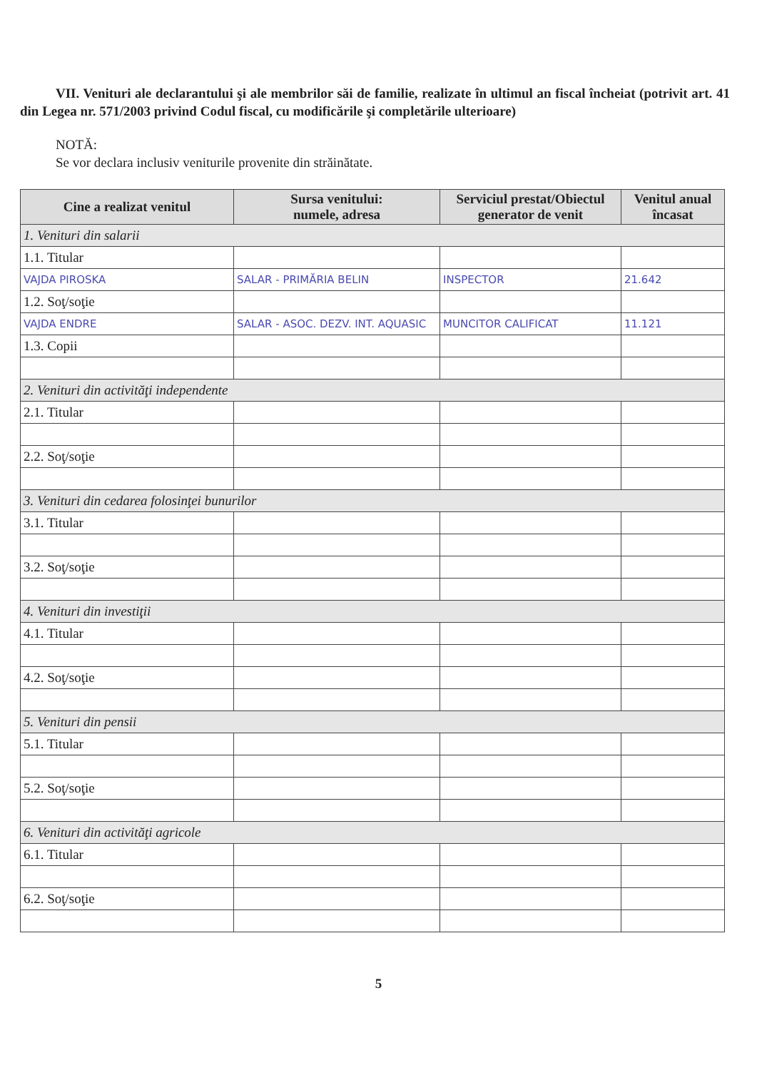VII. Venituri ale declarantului şi ale membrilor săi de familie, realizate în ultimul an fiscal încheiat (potrivit art. 41 din Legea nr. 571/2003 privind Codul fiscal, cu modificările şi completările ulterioare)
NOTĂ:
Se vor declara inclusiv veniturile provenite din străinătate.
| Cine a realizat venitul | Sursa venitului: numele, adresa | Serviciul prestat/Obiectul generator de venit | Venitul anual încasat |
| --- | --- | --- | --- |
| 1. Venituri din salarii | | | |
| 1.1. Titular | | | |
| VAJDA PIROSKA | SALAR - PRIMĂRIA BELIN | INSPECTOR | 21.642 |
| 1.2. Soţ/soţie | | | |
| VAJDA ENDRE | SALAR - ASOC. DEZV. INT. AQUASIC | MUNCITOR CALIFICAT | 11.121 |
| 1.3. Copii | | | |
| 2. Venituri din activităţi independente | | | |
| 2.1. Titular | | | |
| 2.2. Soţ/soţie | | | |
| 3. Venituri din cedarea folosinţei bunurilor | | | |
| 3.1. Titular | | | |
| 3.2. Soţ/soţie | | | |
| 4. Venituri din investiţii | | | |
| 4.1. Titular | | | |
| 4.2. Soţ/soţie | | | |
| 5. Venituri din pensii | | | |
| 5.1. Titular | | | |
| 5.2. Soţ/soţie | | | |
| 6. Venituri din activităţi agricole | | | |
| 6.1. Titular | | | |
| 6.2. Soţ/soţie | | | |
5